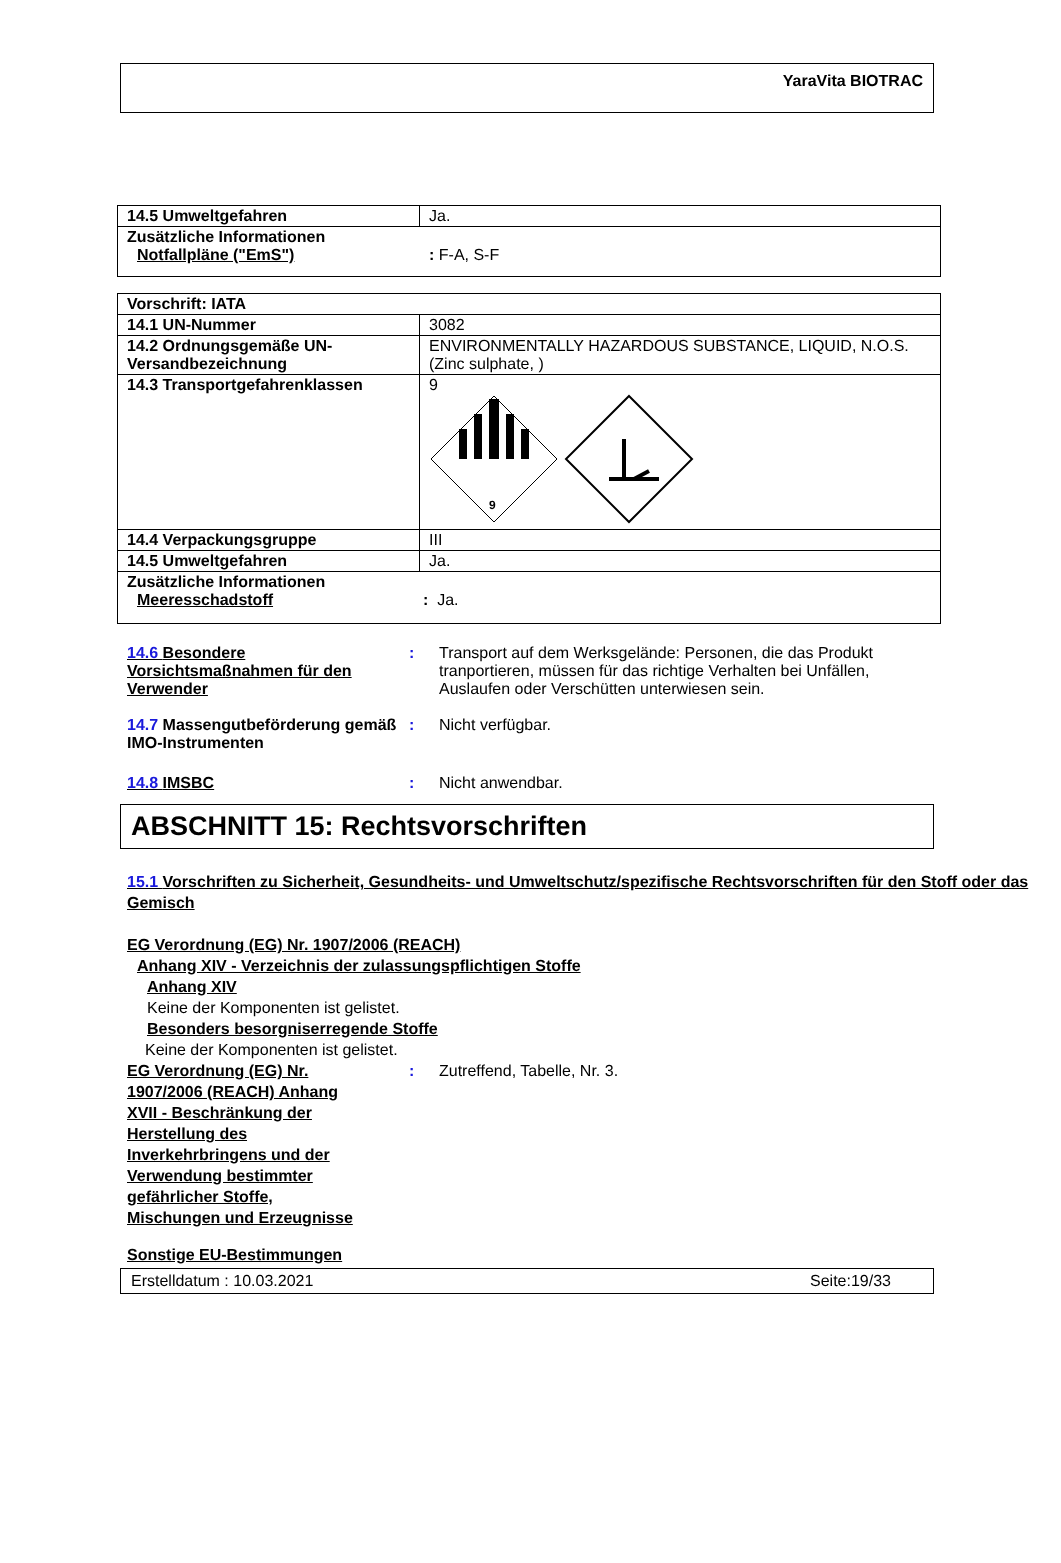YaraVita BIOTRAC
| 14.5 Umweltgefahren | Ja. |
| Zusätzliche Informationen Notfallpläne ("EmS") : F-A, S-F | |
| Vorschrift: IATA | |
| 14.1 UN-Nummer | 3082 |
| 14.2 Ordnungsgemäße UN-Versandbezeichnung | ENVIRONMENTALLY HAZARDOUS SUBSTANCE, LIQUID, N.O.S. (Zinc sulphate, ) |
| 14.3 Transportgefahrenklassen | 9 9 |
| 14.4 Verpackungsgruppe | III |
| 14.5 Umweltgefahren | Ja. |
| Zusätzliche Informationen Meeresschadstoff : Ja. | |
14.6 Besondere Vorsichtsmaßnahmen für den Verwender
: Transport auf dem Werksgelände: Personen, die das Produkt tranportieren, müssen für das richtige Verhalten bei Unfällen, Auslaufen oder Verschütten unterwiesen sein.
14.7 Massengutbeförderung gemäß IMO-Instrumenten
: Nicht verfügbar.
14.8 IMSBC : Nicht anwendbar.
ABSCHNITT 15: Rechtsvorschriften
15.1 Vorschriften zu Sicherheit, Gesundheits- und Umweltschutz/spezifische Rechtsvorschriften für den Stoff oder das Gemisch
EG Verordnung (EG) Nr. 1907/2006 (REACH)
Anhang XIV - Verzeichnis der zulassungspflichtigen Stoffe
Anhang XIV
Keine der Komponenten ist gelistet.
Besonders besorgniserregende Stoffe
Keine der Komponenten ist gelistet.
EG Verordnung (EG) Nr. 1907/2006 (REACH) Anhang XVII - Beschränkung der Herstellung des Inverkehrbringens und der Verwendung bestimmter gefährlicher Stoffe, Mischungen und Erzeugnisse
: Zutreffend, Tabelle, Nr. 3.
Sonstige EU-Bestimmungen
Erstelldatum : 10.03.2021 Seite:19/33